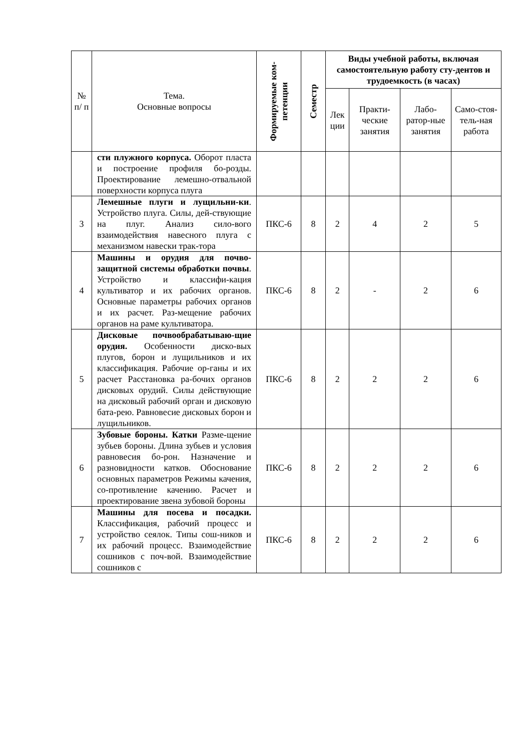| № п/ п | Тема. Основные вопросы | Формируемые ком- петенции | Семестр | Виды учебной работы, включая самостоятельную работу сту-дентов и трудоемкость (в часах) | | | |
| --- | --- | --- | --- | --- | --- | --- | --- |
| | | | | Лек ции | Практи-ческие занятия | Лабо-ратор-ные занятия | Само-стоя-тель-ная работа |
| | сти плужного корпуса. Оборот пласта и построение профиля бо-розды. Проектирование лемешно-отвальной поверхности корпуса плуга | | | | | | |
| 3 | Лемешные плуги и лущильни-ки . Устройство плуга. Силы, дей-ствующие на плуг. Анализ сило-вого взаимодействия навесного плуга с механизмом навески трак-тора | ПКС-6 | 8 | 2 | 4 | 2 | 5 |
| 4 | Машины и орудия для почво-защитной системы обработки почвы . Устройство и классифи-кация культиватор и их рабочих органов. Основные параметры рабочих органов и их расчет. Раз-мещение рабочих органов на раме культиватора. | ПКС-6 | 8 | 2 | - | 2 | 6 |
| 5 | Дисковые почвообрабатываю-щие орудия. Особенности диско-вых плугов, борон и лущильников и их классификация. Рабочие ор-ганы и их расчет Расстановка ра-бочих органов дисковых орудий. Силы действующие на дисковый рабочий орган и дисковую бата-рею. Равновесие дисковых борон и лущильников. | ПКС-6 | 8 | 2 | 2 | 2 | 6 |
| 6 | Зубовые бороны. Катки Разме-щение зубьев бороны. Длина зубьев и условия равновесия бо-рон. Назначение и разновидности катков. Обоснование основных параметров Режимы качения, со-противление качению. Расчет и проектирование звена зубовой бороны | ПКС-6 | 8 | 2 | 2 | 2 | 6 |
| 7 | Машины для посева и посадки. Классификация, рабочий процесс и устройство сеялок. Типы сош-ников и их рабочий процесс. Взаимодействие сошников с поч-вой. Взаимодействие сошников с | ПКС-6 | 8 | 2 | 2 | 2 | 6 |